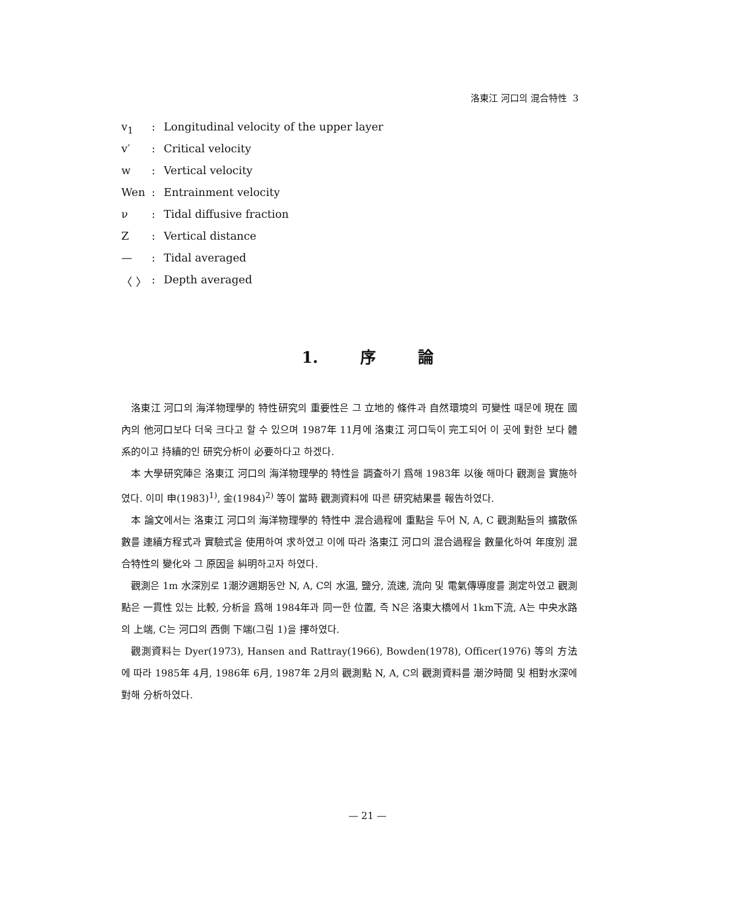洛東江 河口의 混合特性 3
v<sub>1</sub>: Longitudinal velocity of the upper layer
v′: Critical velocity
w: Vertical velocity
Wen: Entrainment velocity
ν: Tidal diffusive fraction
Z: Vertical distance
—: Tidal averaged
〈 〉: Depth averaged
1. 序 論
洛東江 河口의 海洋物理學的 特性研究의 重要性은 그 立地的 條件과 自然環境의 可變性 때문에 現在 國內의 他河口보다 더욱 크다고 할 수 있으며 1987年 11月에 洛東江 河口둑이 完工되어 이 곳에 對한 보다 體系的이고 持續的인 研究分析이 必要하다고 하겠다.
本 大學研究陣은 洛東江 河口의 海洋物理學的 特性을 調査하기 爲해 1983年 以後 해마다 觀測을 實施하였다. 이미 申(1983)<sup>1)</sup>, 金(1984)<sup>2)</sup> 等이 當時 觀測資料에 따른 研究結果를 報告하였다.
本 論文에서는 洛東江 河口의 海洋物理學的 特性中 混合過程에 重點을 두어 N, A, C 觀測點들의 擴散係數를 連續方程式과 實驗式을 使用하여 求하였고 이에 따라 洛東江 河口의 混合過程을 數量化하여 年度別 混合特性의 變化와 그 原因을 糾明하고자 하였다.
觀測은 1m 水深別로 1潮汐週期동안 N, A, C의 水溫, 鹽分, 流速, 流向 및 電氣傳導度를 測定하였고 觀測點은 一貫性 있는 比較, 分析을 爲해 1984年과 同一한 位置, 즉 N은 洛東大橋에서 1km下流, A는 中央水路의 上端, C는 河口의 西側 下端(그림 1)을 擇하였다.
觀測資料는 Dyer(1973), Hansen and Rattray(1966), Bowden(1978), Officer(1976) 等의 方法에 따라 1985年 4月, 1986年 6月, 1987年 2月의 觀測點 N, A, C의 觀測資料를 潮汐時間 및 相對水深에 對해 分析하였다.
— 21 —